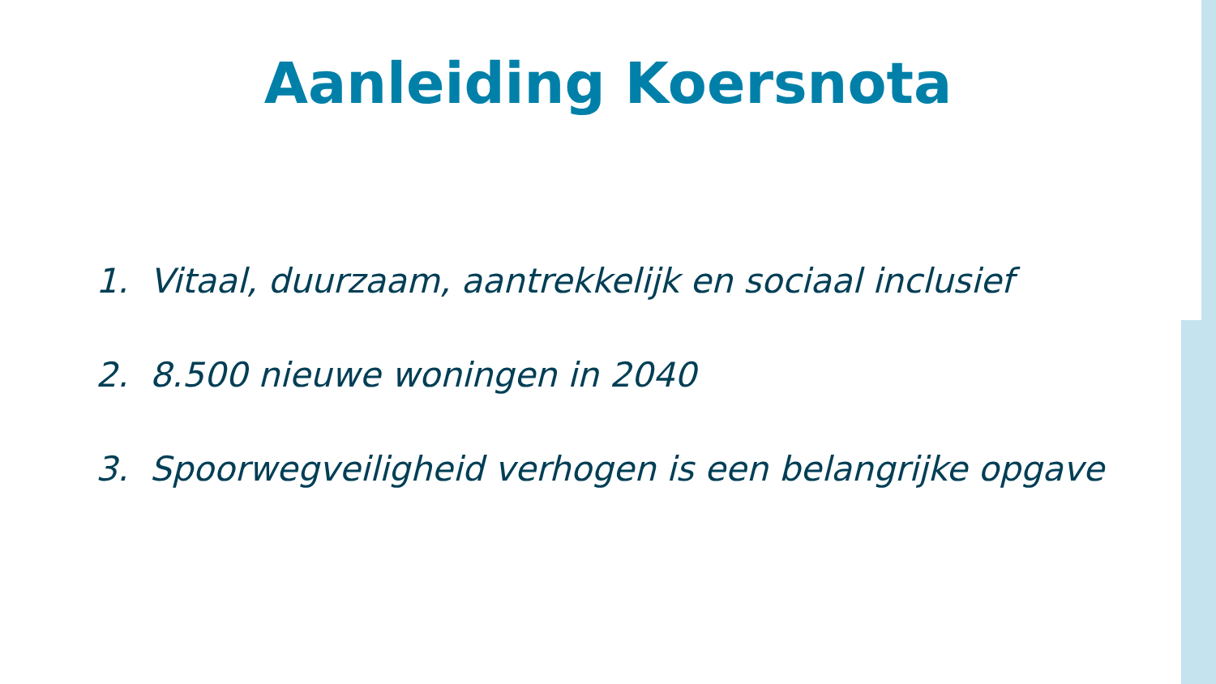Aanleiding Koersnota
1. Vitaal, duurzaam, aantrekkelijk en sociaal inclusief
2. 8.500 nieuwe woningen in 2040
3. Spoorwegveiligheid verhogen is een belangrijke opgave